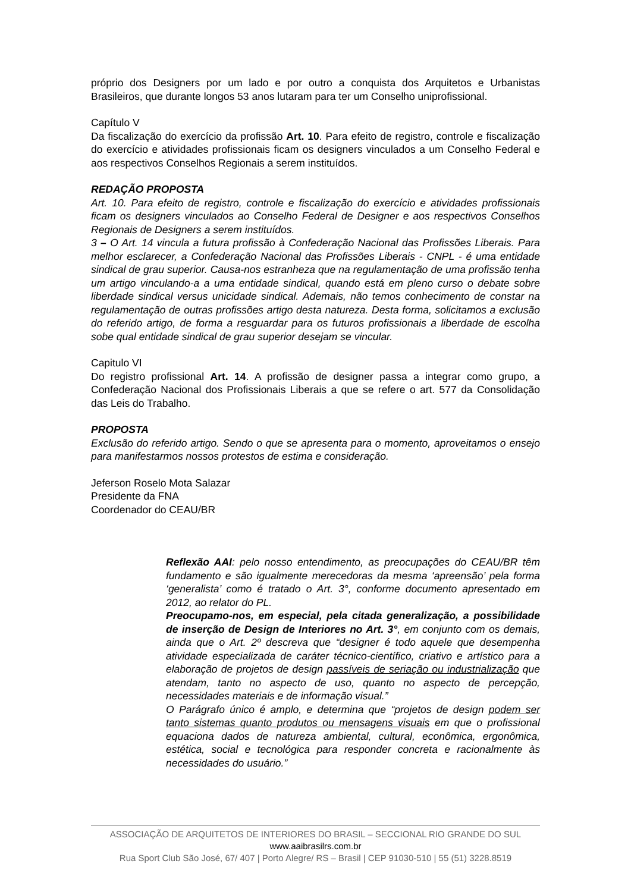próprio dos Designers por um lado e por outro a conquista dos Arquitetos e Urbanistas Brasileiros, que durante longos 53 anos lutaram para ter um Conselho uniprofissional.
Capítulo V
Da fiscalização do exercício da profissão Art. 10. Para efeito de registro, controle e fiscalização do exercício e atividades profissionais ficam os designers vinculados a um Conselho Federal e aos respectivos Conselhos Regionais a serem instituídos.
REDAÇÃO PROPOSTA
Art. 10. Para efeito de registro, controle e fiscalização do exercício e atividades profissionais ficam os designers vinculados ao Conselho Federal de Designer e aos respectivos Conselhos Regionais de Designers a serem instituídos.
3 – O Art. 14 vincula a futura profissão à Confederação Nacional das Profissões Liberais. Para melhor esclarecer, a Confederação Nacional das Profissões Liberais - CNPL - é uma entidade sindical de grau superior. Causa-nos estranheza que na regulamentação de uma profissão tenha um artigo vinculando-a a uma entidade sindical, quando está em pleno curso o debate sobre liberdade sindical versus unicidade sindical. Ademais, não temos conhecimento de constar na regulamentação de outras profissões artigo desta natureza. Desta forma, solicitamos a exclusão do referido artigo, de forma a resguardar para os futuros profissionais a liberdade de escolha sobe qual entidade sindical de grau superior desejam se vincular.
Capitulo VI
Do registro profissional Art. 14. A profissão de designer passa a integrar como grupo, a Confederação Nacional dos Profissionais Liberais a que se refere o art. 577 da Consolidação das Leis do Trabalho.
PROPOSTA
Exclusão do referido artigo. Sendo o que se apresenta para o momento, aproveitamos o ensejo para manifestarmos nossos protestos de estima e consideração.
Jeferson Roselo Mota Salazar
Presidente da FNA
Coordenador do CEAU/BR
Reflexão AAI: pelo nosso entendimento, as preocupações do CEAU/BR têm fundamento e são igualmente merecedoras da mesma ‘apreensão’ pela forma ‘generalista’ como é tratado o Art. 3°, conforme documento apresentado em 2012, ao relator do PL.
Preocupamo-nos, em especial, pela citada generalização, a possibilidade de inserção de Design de Interiores no Art. 3°, em conjunto com os demais, ainda que o Art. 2º descreva que “designer é todo aquele que desempenha atividade especializada de caráter técnico-científico, criativo e artístico para a elaboração de projetos de design passíveis de seriação ou industrialização que atendam, tanto no aspecto de uso, quanto no aspecto de percepção, necessidades materiais e de informação visual.”
O Parágrafo único é amplo, e determina que “projetos de design podem ser tanto sistemas quanto produtos ou mensagens visuais em que o profissional equaciona dados de natureza ambiental, cultural, econômica, ergonômica, estética, social e tecnológica para responder concreta e racionalmente às necessidades do usuário.”
ASSOCIAÇÃO DE ARQUITETOS DE INTERIORES DO BRASIL – SECCIONAL RIO GRANDE DO SUL
www.aaibrasilrs.com.br
Rua Sport Club São José, 67/ 407 | Porto Alegre/ RS – Brasil | CEP 91030-510 | 55 (51) 3228.8519